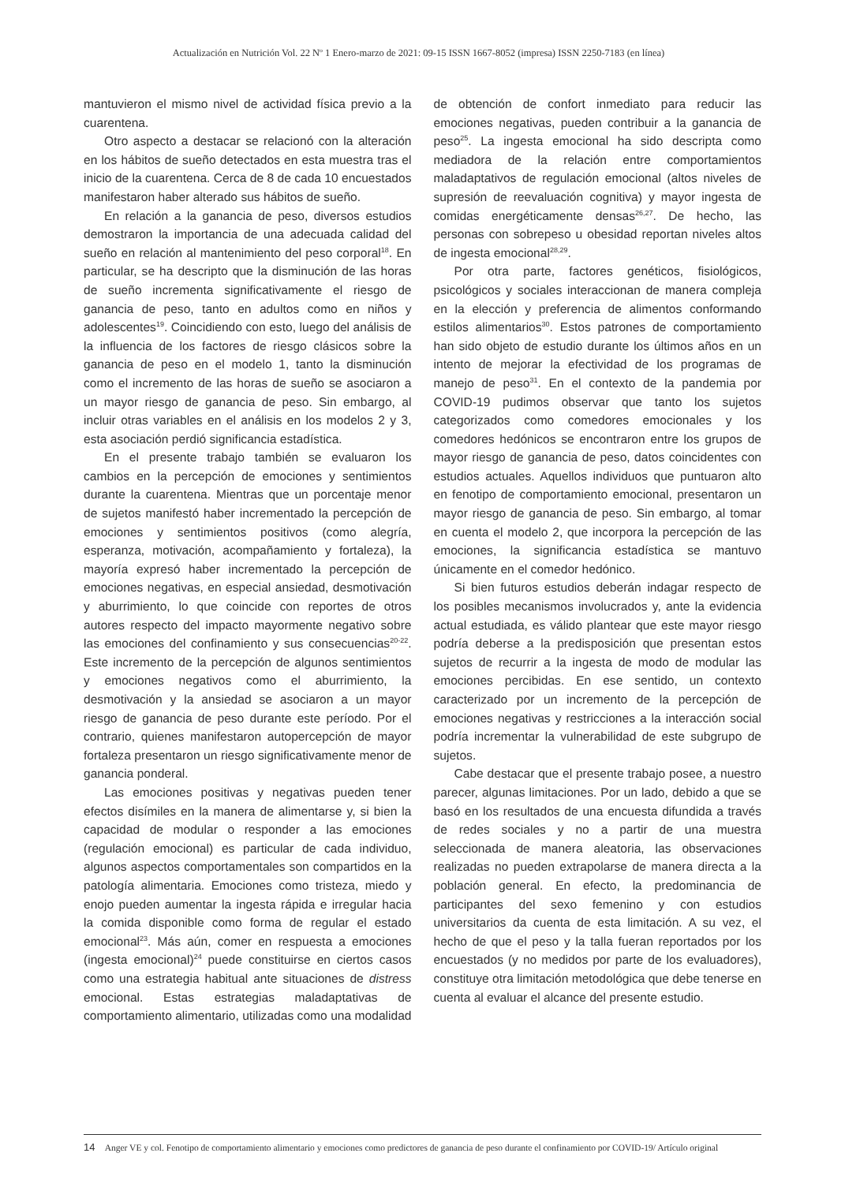Actualización en Nutrición Vol. 22 Nº 1 Enero-marzo de 2021: 09-15 ISSN 1667-8052 (impresa) ISSN 2250-7183 (en línea)
mantuvieron el mismo nivel de actividad física previo a la cuarentena.
Otro aspecto a destacar se relacionó con la alteración en los hábitos de sueño detectados en esta muestra tras el inicio de la cuarentena. Cerca de 8 de cada 10 encuestados manifestaron haber alterado sus hábitos de sueño.
En relación a la ganancia de peso, diversos estudios demostraron la importancia de una adecuada calidad del sueño en relación al mantenimiento del peso corporal<sup>18</sup>. En particular, se ha descripto que la disminución de las horas de sueño incrementa significativamente el riesgo de ganancia de peso, tanto en adultos como en niños y adolescentes<sup>19</sup>. Coincidiendo con esto, luego del análisis de la influencia de los factores de riesgo clásicos sobre la ganancia de peso en el modelo 1, tanto la disminución como el incremento de las horas de sueño se asociaron a un mayor riesgo de ganancia de peso. Sin embargo, al incluir otras variables en el análisis en los modelos 2 y 3, esta asociación perdió significancia estadística.
En el presente trabajo también se evaluaron los cambios en la percepción de emociones y sentimientos durante la cuarentena. Mientras que un porcentaje menor de sujetos manifestó haber incrementado la percepción de emociones y sentimientos positivos (como alegría, esperanza, motivación, acompañamiento y fortaleza), la mayoría expresó haber incrementado la percepción de emociones negativas, en especial ansiedad, desmotivación y aburrimiento, lo que coincide con reportes de otros autores respecto del impacto mayormente negativo sobre las emociones del confinamiento y sus consecuencias<sup>20-22</sup>. Este incremento de la percepción de algunos sentimientos y emociones negativos como el aburrimiento, la desmotivación y la ansiedad se asociaron a un mayor riesgo de ganancia de peso durante este período. Por el contrario, quienes manifestaron autopercepción de mayor fortaleza presentaron un riesgo significativamente menor de ganancia ponderal.
Las emociones positivas y negativas pueden tener efectos disímiles en la manera de alimentarse y, si bien la capacidad de modular o responder a las emociones (regulación emocional) es particular de cada individuo, algunos aspectos comportamentales son compartidos en la patología alimentaria. Emociones como tristeza, miedo y enojo pueden aumentar la ingesta rápida e irregular hacia la comida disponible como forma de regular el estado emocional<sup>23</sup>. Más aún, comer en respuesta a emociones (ingesta emocional)<sup>24</sup> puede constituirse en ciertos casos como una estrategia habitual ante situaciones de distress emocional. Estas estrategias maladaptativas de comportamiento alimentario, utilizadas como una modalidad de obtención de confort inmediato para reducir las emociones negativas, pueden contribuir a la ganancia de peso<sup>25</sup>. La ingesta emocional ha sido descripta como mediadora de la relación entre comportamientos maladaptativos de regulación emocional (altos niveles de supresión de reevaluación cognitiva) y mayor ingesta de comidas energéticamente densas<sup>26,27</sup>. De hecho, las personas con sobrepeso u obesidad reportan niveles altos de ingesta emocional<sup>28,29</sup>.
Por otra parte, factores genéticos, fisiológicos, psicológicos y sociales interaccionan de manera compleja en la elección y preferencia de alimentos conformando estilos alimentarios<sup>30</sup>. Estos patrones de comportamiento han sido objeto de estudio durante los últimos años en un intento de mejorar la efectividad de los programas de manejo de peso<sup>31</sup>. En el contexto de la pandemia por COVID-19 pudimos observar que tanto los sujetos categorizados como comedores emocionales y los comedores hedónicos se encontraron entre los grupos de mayor riesgo de ganancia de peso, datos coincidentes con estudios actuales. Aquellos individuos que puntuaron alto en fenotipo de comportamiento emocional, presentaron un mayor riesgo de ganancia de peso. Sin embargo, al tomar en cuenta el modelo 2, que incorpora la percepción de las emociones, la significancia estadística se mantuvo únicamente en el comedor hedónico.
Si bien futuros estudios deberán indagar respecto de los posibles mecanismos involucrados y, ante la evidencia actual estudiada, es válido plantear que este mayor riesgo podría deberse a la predisposición que presentan estos sujetos de recurrir a la ingesta de modo de modular las emociones percibidas. En ese sentido, un contexto caracterizado por un incremento de la percepción de emociones negativas y restricciones a la interacción social podría incrementar la vulnerabilidad de este subgrupo de sujetos.
Cabe destacar que el presente trabajo posee, a nuestro parecer, algunas limitaciones. Por un lado, debido a que se basó en los resultados de una encuesta difundida a través de redes sociales y no a partir de una muestra seleccionada de manera aleatoria, las observaciones realizadas no pueden extrapolarse de manera directa a la población general. En efecto, la predominancia de participantes del sexo femenino y con estudios universitarios da cuenta de esta limitación. A su vez, el hecho de que el peso y la talla fueran reportados por los encuestados (y no medidos por parte de los evaluadores), constituye otra limitación metodológica que debe tenerse en cuenta al evaluar el alcance del presente estudio.
14 Anger VE y col. Fenotipo de comportamiento alimentario y emociones como predictores de ganancia de peso durante el confinamiento por COVID-19/ Artículo original